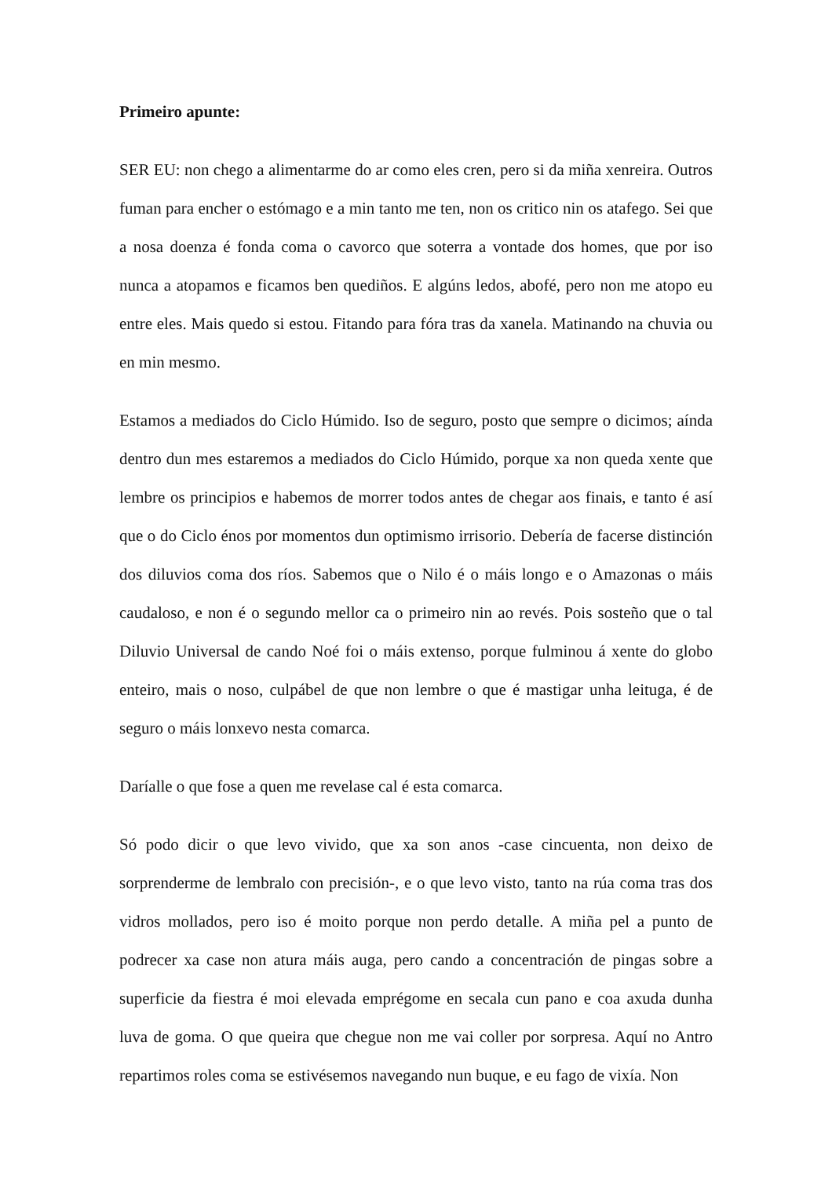Primeiro apunte:
SER EU: non chego a alimentarme do ar como eles cren, pero si da miña xenreira. Outros fuman para encher o estómago e a min tanto me ten, non os critico nin os atafego. Sei que a nosa doenza é fonda coma o cavorco que soterra a vontade dos homes, que por iso nunca a atopamos e ficamos ben quediños. E algúns ledos, abofé, pero non me atopo eu entre eles. Mais quedo si estou. Fitando para fóra tras da xanela. Matinando na chuvia ou en min mesmo.
Estamos a mediados do Ciclo Húmido. Iso de seguro, posto que sempre o dicimos; aínda dentro dun mes estaremos a mediados do Ciclo Húmido, porque xa non queda xente que lembre os principios e habemos de morrer todos antes de chegar aos finais, e tanto é así que o do Ciclo énos por momentos dun optimismo irrisorio. Debería de facerse distinción dos diluvios coma dos ríos. Sabemos que o Nilo é o máis longo e o Amazonas o máis caudaloso, e non é o segundo mellor ca o primeiro nin ao revés. Pois sosteño que o tal Diluvio Universal de cando Noé foi o máis extenso, porque fulminou á xente do globo enteiro, mais o noso, culpábel de que non lembre o que é mastigar unha leituga, é de seguro o máis lonxevo nesta comarca.
Daríalle o que fose a quen me revelase cal é esta comarca.
Só podo dicir o que levo vivido, que xa son anos -case cincuenta, non deixo de sorprenderme de lembralo con precisión-, e o que levo visto, tanto na rúa coma tras dos vidros mollados, pero iso é moito porque non perdo detalle. A miña pel a punto de podrecer xa case non atura máis auga, pero cando a concentración de pingas sobre a superficie da fiestra é moi elevada emprégome en secala cun pano e coa axuda dunha luva de goma. O que queira que chegue non me vai coller por sorpresa. Aquí no Antro repartimos roles coma se estivésemos navegando nun buque, e eu fago de vixía. Non